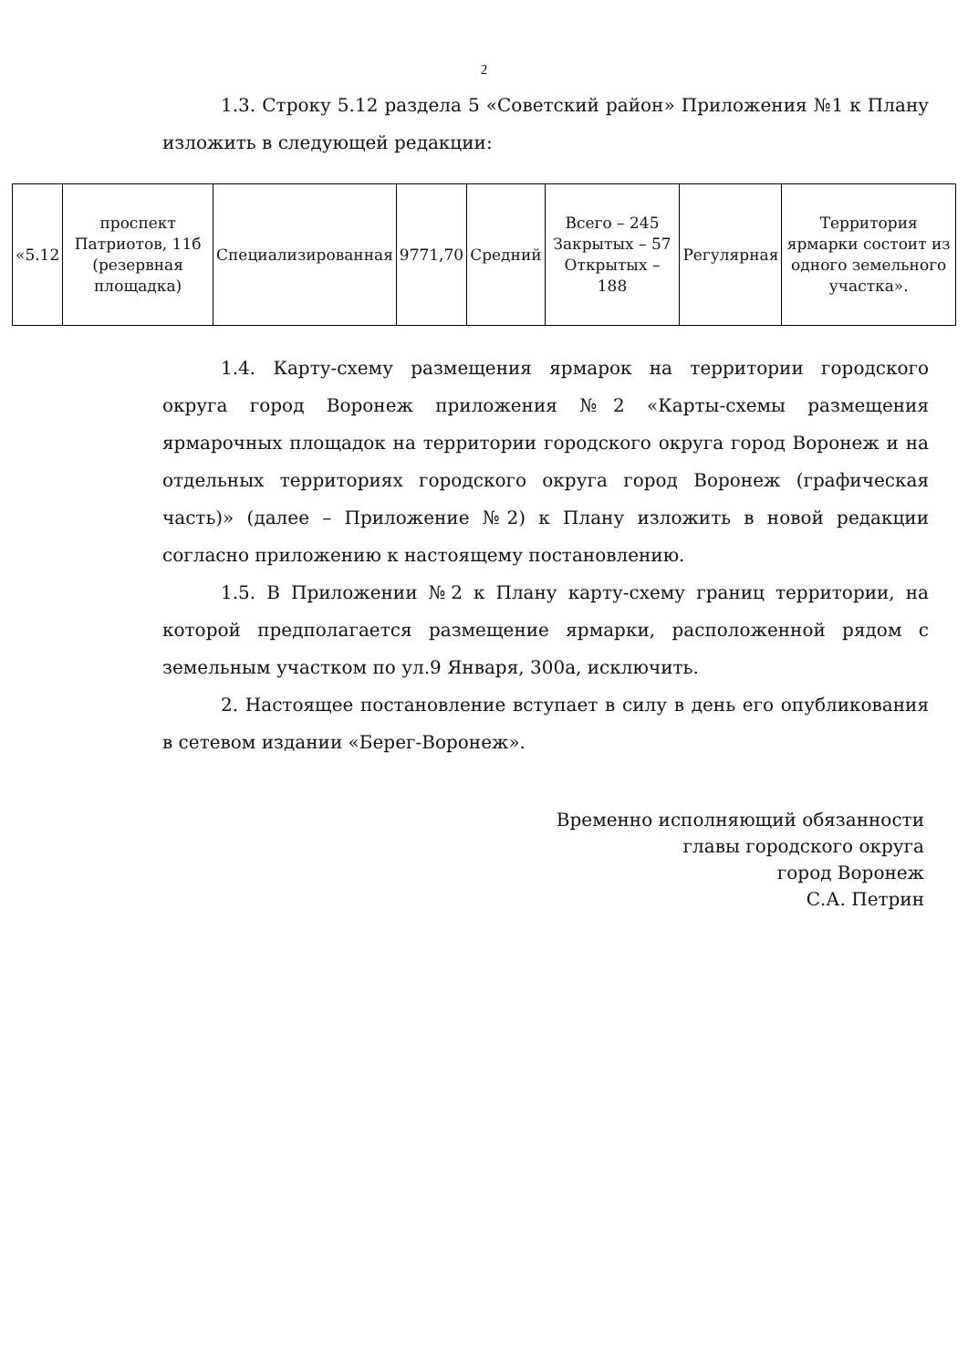2
1.3. Строку 5.12 раздела 5 «Советский район» Приложения №1 к Плану изложить в следующей редакции:
| «5.12 | проспект Патриотов, 11б (резервная площадка) | Специализированная | 9771,70 | Средний | Всего – 245 Закрытых – 57 Открытых – 188 | Регулярная | Территория ярмарки состоит из одного земельного участка». |
1.4. Карту-схему размещения ярмарок на территории городского округа город Воронеж приложения №2 «Карты-схемы размещения ярмарочных площадок на территории городского округа город Воронеж и на отдельных территориях городского округа город Воронеж (графическая часть)» (далее – Приложение №2) к Плану изложить в новой редакции согласно приложению к настоящему постановлению.
1.5. В Приложении №2 к Плану карту-схему границ территории, на которой предполагается размещение ярмарки, расположенной рядом с земельным участком по ул.9 Января, 300а, исключить.
2. Настоящее постановление вступает в силу в день его опубликования в сетевом издании «Берег-Воронеж».
Временно исполняющий обязанности
главы городского округа
город Воронеж
С.А. Петрин